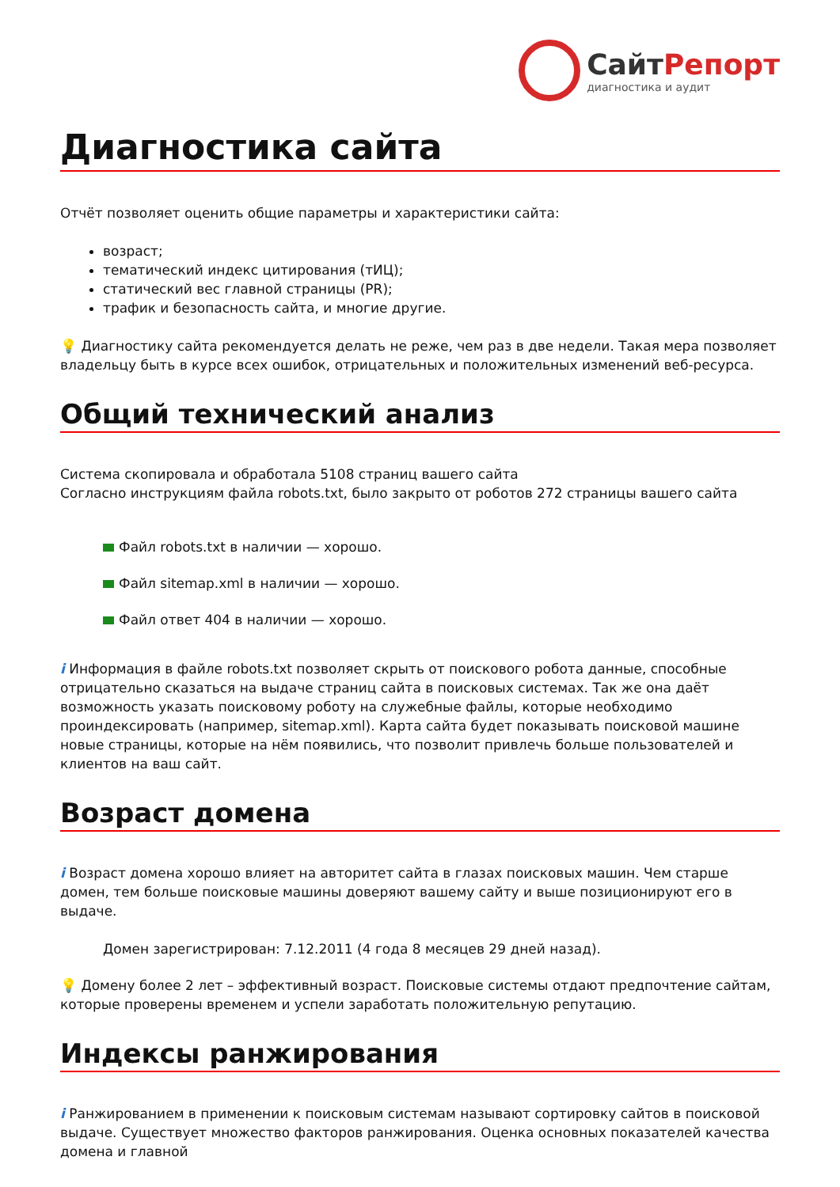СайтРепорт
диагностика и аудит
Диагностика сайта
Отчёт позволяет оценить общие параметры и характеристики сайта:
возраст;
тематический индекс цитирования (тИЦ);
статический вес главной страницы (PR);
трафик и безопасность сайта, и многие другие.
💡 Диагностику сайта рекомендуется делать не реже, чем раз в две недели. Такая мера позволяет владельцу быть в курсе всех ошибок, отрицательных и положительных изменений веб-ресурса.
Общий технический анализ
Система скопировала и обработала 5108 страниц вашего сайта
Согласно инструкциям файла robots.txt, было закрыто от роботов 272 страницы вашего сайта
Файл robots.txt в наличии — хорошо.
Файл sitemap.xml в наличии — хорошо.
Файл ответ 404 в наличии — хорошо.
i Информация в файле robots.txt позволяет скрыть от поискового робота данные, способные отрицательно сказаться на выдаче страниц сайта в поисковых системах. Так же она даёт возможность указать поисковому роботу на служебные файлы, которые необходимо проиндексировать (например, sitemap.xml). Карта сайта будет показывать поисковой машине новые страницы, которые на нём появились, что позволит привлечь больше пользователей и клиентов на ваш сайт.
Возраст домена
i Возраст домена хорошо влияет на авторитет сайта в глазах поисковых машин. Чем старше домен, тем больше поисковые машины доверяют вашему сайту и выше позиционируют его в выдаче.
Домен зарегистрирован: 7.12.2011 (4 года 8 месяцев 29 дней назад).
💡 Домену более 2 лет – эффективный возраст. Поисковые системы отдают предпочтение сайтам, которые проверены временем и успели заработать положительную репутацию.
Индексы ранжирования
i Ранжированием в применении к поисковым системам называют сортировку сайтов в поисковой выдаче. Существует множество факторов ранжирования. Оценка основных показателей качества домена и главной